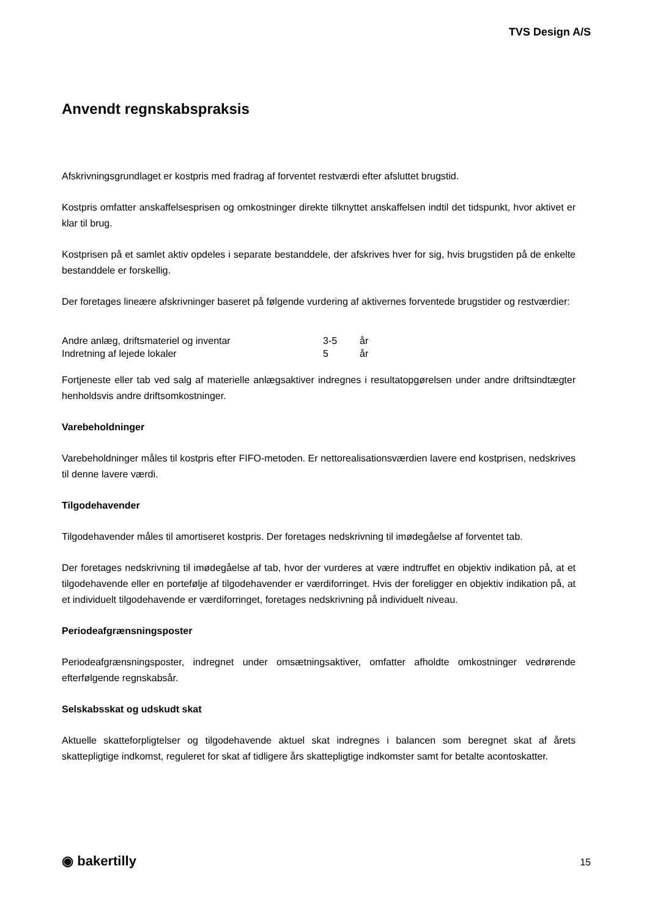TVS Design A/S
Anvendt regnskabspraksis
Afskrivningsgrundlaget er kostpris med fradrag af forventet restværdi efter afsluttet brugstid.
Kostpris omfatter anskaffelsesprisen og omkostninger direkte tilknyttet anskaffelsen indtil det tidspunkt, hvor aktivet er klar til brug.
Kostprisen på et samlet aktiv opdeles i separate bestanddele, der afskrives hver for sig, hvis brugstiden på de enkelte bestanddele er forskellig.
Der foretages lineære afskrivninger baseret på følgende vurdering af aktivernes forventede brugstider og restværdier:
| Andre anlæg, driftsmateriel og inventar | 3-5 | år |
| Indretning af lejede lokaler | 5 | år |
Fortjeneste eller tab ved salg af materielle anlægsaktiver indregnes i resultatopgørelsen under andre driftsindtægter henholdsvis andre driftsomkostninger.
Varebeholdninger
Varebeholdninger måles til kostpris efter FIFO-metoden. Er nettorealisationsværdien lavere end kostprisen, nedskrives til denne lavere værdi.
Tilgodehavender
Tilgodehavender måles til amortiseret kostpris. Der foretages nedskrivning til imødegåelse af forventet tab.
Der foretages nedskrivning til imødegåelse af tab, hvor der vurderes at være indtruffet en objektiv indikation på, at et tilgodehavende eller en portefølje af tilgodehavender er værdiforringet. Hvis der foreligger en objektiv indikation på, at et individuelt tilgodehavende er værdiforringet, foretages nedskrivning på individuelt niveau.
Periodeafgrænsningsposter
Periodeafgrænsningsposter, indregnet under omsætningsaktiver, omfatter afholdte omkostninger vedrørende efterfølgende regnskabsår.
Selskabsskat og udskudt skat
Aktuelle skatteforpligtelser og tilgodehavende aktuel skat indregnes i balancen som beregnet skat af årets skattepligtige indkomst, reguleret for skat af tidligere års skattepligtige indkomster samt for betalte acontoskatter.
◉ bakertilly 15